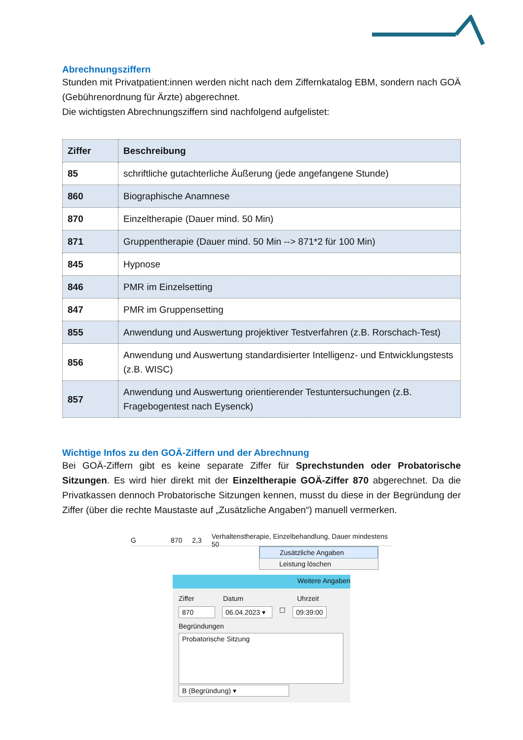Abrechnungsziffern
Stunden mit Privatpatient:innen werden nicht nach dem Ziffernkatalog EBM, sondern nach GOÄ (Gebührenordnung für Ärzte) abgerechnet.
Die wichtigsten Abrechnungsziffern sind nachfolgend aufgelistet:
| Ziffer | Beschreibung |
| --- | --- |
| 85 | schriftliche gutachterliche Äußerung (jede angefangene Stunde) |
| 860 | Biographische Anamnese |
| 870 | Einzeltherapie (Dauer mind. 50 Min) |
| 871 | Gruppentherapie (Dauer mind. 50 Min --> 871*2 für 100 Min) |
| 845 | Hypnose |
| 846 | PMR im Einzelsetting |
| 847 | PMR im Gruppensetting |
| 855 | Anwendung und Auswertung projektiver Testverfahren (z.B. Rorschach-Test) |
| 856 | Anwendung und Auswertung standardisierter Intelligenz- und Entwicklungstests (z.B. WISC) |
| 857 | Anwendung und Auswertung orientierender Testuntersuchungen (z.B. Fragebogentest nach Eysenck) |
Wichtige Infos zu den GOÄ-Ziffern und der Abrechnung
Bei GOÄ-Ziffern gibt es keine separate Ziffer für Sprechstunden oder Probatorische Sitzungen. Es wird hier direkt mit der Einzeltherapie GOÄ-Ziffer 870 abgerechnet. Da die Privatkassen dennoch Probatorische Sitzungen kennen, musst du diese in der Begründung der Ziffer (über die rechte Maustaste auf „Zusätzliche Angaben“) manuell vermerken.
G 870 2,3 Verhaltenstherapie, Einzelbehandlung, Dauer mindestens 50
Zusätzliche Angaben
Leistung löschen
Weitere Angaben
Ziffer Datum Uhrzeit
870 06.04.2023 ▾ ☐ 09:39:00
Begründungen
Probatorische Sitzung
B (Begründung) ▾